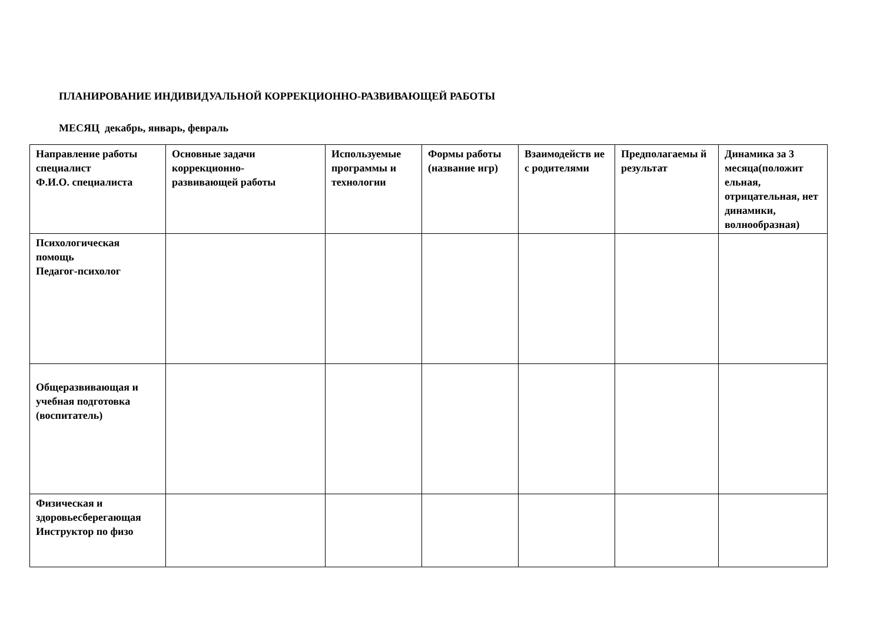ПЛАНИРОВАНИЕ ИНДИВИДУАЛЬНОЙ КОРРЕКЦИОННО-РАЗВИВАЮЩЕЙ РАБОТЫ
МЕСЯЦ декабрь, январь, февраль
| Направление работы специалист Ф.И.О. специалиста | Основные задачи коррекционно- развивающей работы | Используемые программы и технологии | Формы работы (название игр) | Взаимодейств ие с родителями | Предполагаемы й результат | Динамика за 3 месяца(положит ельная, отрицательная, нет динамики, волнообразная) |
| --- | --- | --- | --- | --- | --- | --- |
| Психологическая помощь Педагог-психолог | | | | | | |
| Общеразвивающая и учебная подготовка (воспитатель) | | | | | | |
| Физическая и здоровьесберегающая Инструктор по физо | | | | | | |